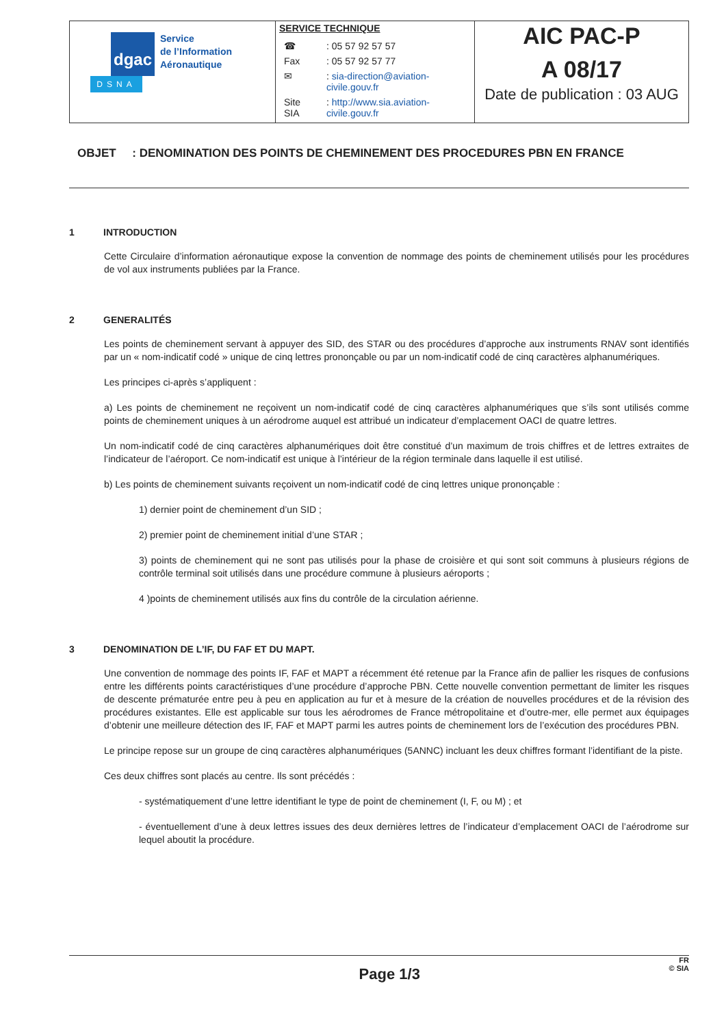| dgac Service de l’Information Aéronautique DSNA | SERVICE TECHNIQUE / ☎ / : 05 57 92 57 57 / / Fax / : 05 57 92 57 77 / / ✉ / : sia-direction@aviation-civile.gouv.fr / / Site SIA / : http://www.sia.aviation-civile.gouv.fr / | AIC PAC-P A 08/17 Date de publication : 03 AUG |
OBJET : DENOMINATION DES POINTS DE CHEMINEMENT DES PROCEDURES PBN EN FRANCE
1 INTRODUCTION
Cette Circulaire d’information aéronautique expose la convention de nommage des points de cheminement utilisés pour les procédures de vol aux instruments publiées par la France.
2 GENERALITÉS
Les points de cheminement servant à appuyer des SID, des STAR ou des procédures d’approche aux instruments RNAV sont identifiés par un « nom-indicatif codé » unique de cinq lettres prononçable ou par un nom-indicatif codé de cinq caractères alphanumériques.
Les principes ci-après s’appliquent :
a) Les points de cheminement ne reçoivent un nom-indicatif codé de cinq caractères alphanumériques que s’ils sont utilisés comme points de cheminement uniques à un aérodrome auquel est attribué un indicateur d’emplacement OACI de quatre lettres.
Un nom-indicatif codé de cinq caractères alphanumériques doit être constitué d’un maximum de trois chiffres et de lettres extraites de l’indicateur de l’aéroport. Ce nom-indicatif est unique à l’intérieur de la région terminale dans laquelle il est utilisé.
b) Les points de cheminement suivants reçoivent un nom-indicatif codé de cinq lettres unique prononçable :
1) dernier point de cheminement d’un SID ;
2) premier point de cheminement initial d’une STAR ;
3) points de cheminement qui ne sont pas utilisés pour la phase de croisière et qui sont soit communs à plusieurs régions de contrôle terminal soit utilisés dans une procédure commune à plusieurs aéroports ;
4 )points de cheminement utilisés aux fins du contrôle de la circulation aérienne.
3 DENOMINATION DE L’IF, DU FAF ET DU MAPT.
Une convention de nommage des points IF, FAF et MAPT a récemment été retenue par la France afin de pallier les risques de confusions entre les différents points caractéristiques d’une procédure d’approche PBN. Cette nouvelle convention permettant de limiter les risques de descente prématurée entre peu à peu en application au fur et à mesure de la création de nouvelles procédures et de la révision des procédures existantes. Elle est applicable sur tous les aérodromes de France métropolitaine et d’outre-mer, elle permet aux équipages d’obtenir une meilleure détection des IF, FAF et MAPT parmi les autres points de cheminement lors de l’exécution des procédures PBN.
Le principe repose sur un groupe de cinq caractères alphanumériques (5ANNC) incluant les deux chiffres formant l’identifiant de la piste.
Ces deux chiffres sont placés au centre. Ils sont précédés :
- systématiquement d’une lettre identifiant le type de point de cheminement (I, F, ou M) ; et
- éventuellement d’une à deux lettres issues des deux dernières lettres de l’indicateur d’emplacement OACI de l’aérodrome sur lequel aboutit la procédure.
Page 1/3 FR
© SIA